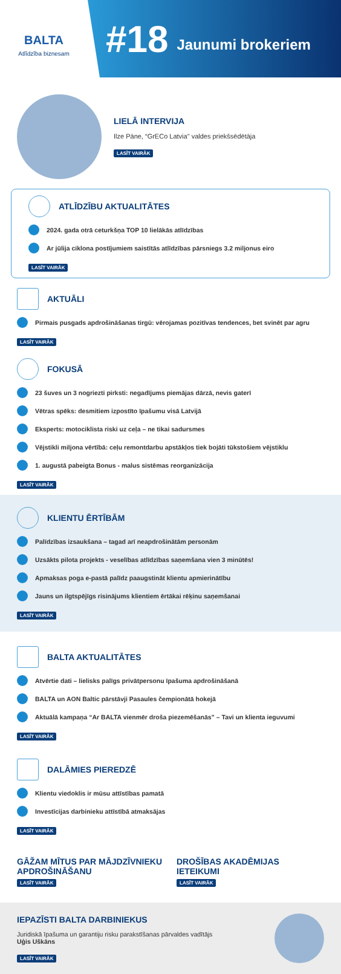BALTA
Atlīdzība biznesam
#18 Jaunumi brokeriem
LIELĀ INTERVIJA
Ilze Pāne, “GrECo Latvia" valdes priekšsēdētāja
LASĪT VAIRĀK
ATLĪDZĪBU AKTUALITĀTES
2024. gada otrā ceturkšņa TOP 10 lielākās atlīdzības
Ar jūlija ciklona postījumiem saistītās atlīdzības pārsniegs 3.2 miljonus eiro
LASĪT VAIRĀK
AKTUĀLI
Pirmais pusgads apdrošināšanas tirgū: vērojamas pozitīvas tendences, bet svinēt par agru
LASĪT VAIRĀK
FOKUSĀ
23 šuves un 3 nogriezti pirksti: negadījums piemājas dārzā, nevis gaterī
Vētras spēks: desmitiem izpostīto īpašumu visā Latvijā
Eksperts: motociklista riski uz ceļa – ne tikai sadursmes
Vējstikli miljona vērtībā: ceļu remontdarbu apstākļos tiek bojāti tūkstošiem vējstiklu
1. augustā pabeigta Bonus - malus sistēmas reorganizācija
LASĪT VAIRĀK
KLIENTU ĒRTĪBĀM
Palīdzības izsaukšana – tagad arī neapdrošinātām personām
Uzsākts pilota projekts - veselības atlīdzības saņemšana vien 3 minūtēs!
Apmaksas poga e-pastā palīdz paaugstināt klientu apmierinātību
Jauns un ilgtspējīgs risinājums klientiem ērtākai rēķinu saņemšanai
LASĪT VAIRĀK
BALTA AKTUALITĀTES
Atvērtie dati – lielisks palīgs privātpersonu īpašuma apdrošināšanā
BALTA un AON Baltic pārstāvji Pasaules čempionātā hokejā
Aktuālā kampaņa “Ar BALTA vienmēr droša piezemēšanās” – Tavi un klienta ieguvumi
LASĪT VAIRĀK
DALĀMIES PIEREDZĒ
Klientu viedoklis ir mūsu attīstības pamatā
Investīcijas darbinieku attīstībā atmaksājas
LASĪT VAIRĀK
GĀŽAM MĪTUS PAR MĀJDZĪVNIEKU APDROŠINĀŠANU
LASĪT VAIRĀK
DROŠĪBAS AKADĒMIJAS IETEIKUMI
LASĪT VAIRĀK
IEPAZĪSTI BALTA DARBINIEKUS
Juridiskā īpašuma un garantiju risku parakstīšanas pārvaldes vadītājs
Uģis Uškāns
LASĪT VAIRĀK